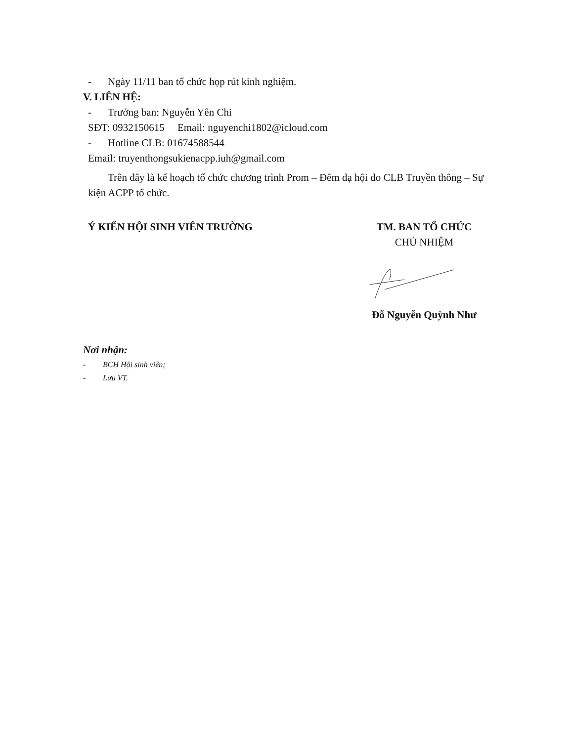- Ngày 11/11 ban tổ chức họp rút kinh nghiệm.
V. LIÊN HỆ:
- Trưởng ban: Nguyễn Yên Chi
SĐT: 0932150615 Email: nguyenchi1802@icloud.com
- Hotline CLB: 01674588544
Email: truyenthongsukienacpp.iuh@gmail.com
Trên đây là kế hoạch tổ chức chương trình Prom – Đêm dạ hội do CLB Truyền thông – Sự kiện ACPP tổ chức.
Ý KIẾN HỘI SINH VIÊN TRƯỜNG TM. BAN TỔ CHỨC
CHỦ NHIỆM
Đỗ Nguyễn Quỳnh Như
Nơi nhận:
- BCH Hội sinh viên;
- Lưu VT.